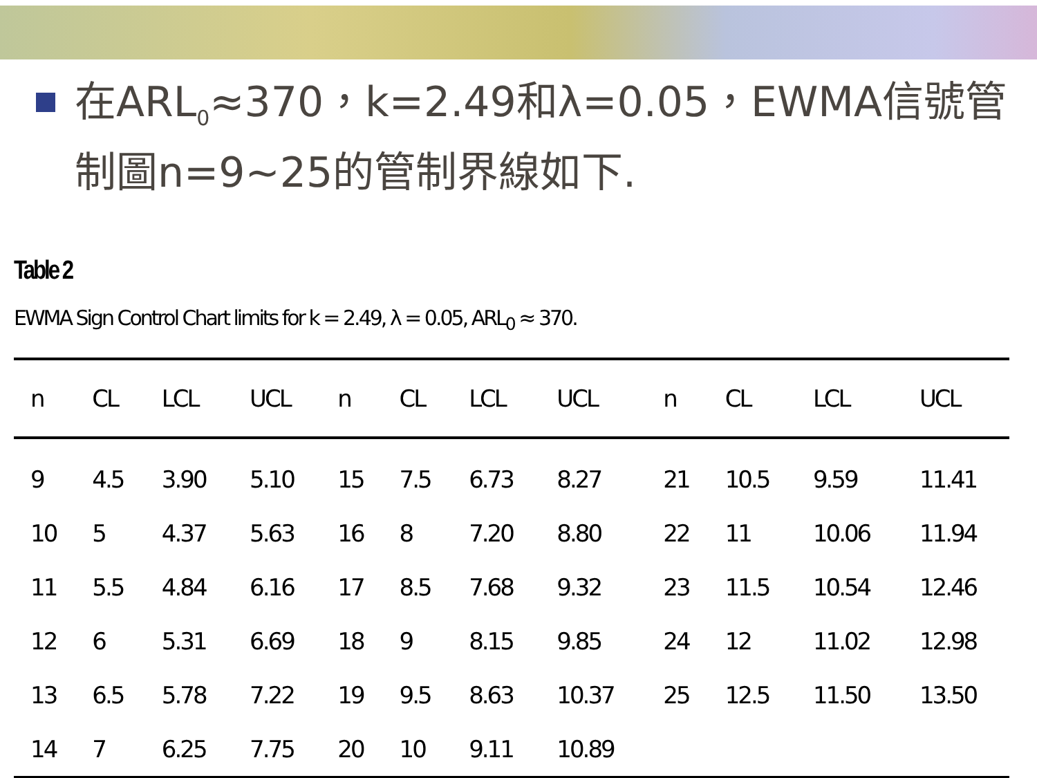在ARL<sub>0</sub>≈370，k=2.49和λ=0.05，EWMA信號管制圖n=9~25的管制界線如下.
Table 2
EWMA Sign Control Chart limits for k = 2.49, λ = 0.05, ARL<sub>0</sub> ≈ 370.
| n | CL | LCL | UCL | n | CL | LCL | UCL | n | CL | LCL | UCL |
| --- | --- | --- | --- | --- | --- | --- | --- | --- | --- | --- | --- |
| 9 | 4.5 | 3.90 | 5.10 | 15 | 7.5 | 6.73 | 8.27 | 21 | 10.5 | 9.59 | 11.41 |
| 10 | 5 | 4.37 | 5.63 | 16 | 8 | 7.20 | 8.80 | 22 | 11 | 10.06 | 11.94 |
| 11 | 5.5 | 4.84 | 6.16 | 17 | 8.5 | 7.68 | 9.32 | 23 | 11.5 | 10.54 | 12.46 |
| 12 | 6 | 5.31 | 6.69 | 18 | 9 | 8.15 | 9.85 | 24 | 12 | 11.02 | 12.98 |
| 13 | 6.5 | 5.78 | 7.22 | 19 | 9.5 | 8.63 | 10.37 | 25 | 12.5 | 11.50 | 13.50 |
| 14 | 7 | 6.25 | 7.75 | 20 | 10 | 9.11 | 10.89 | | | | |